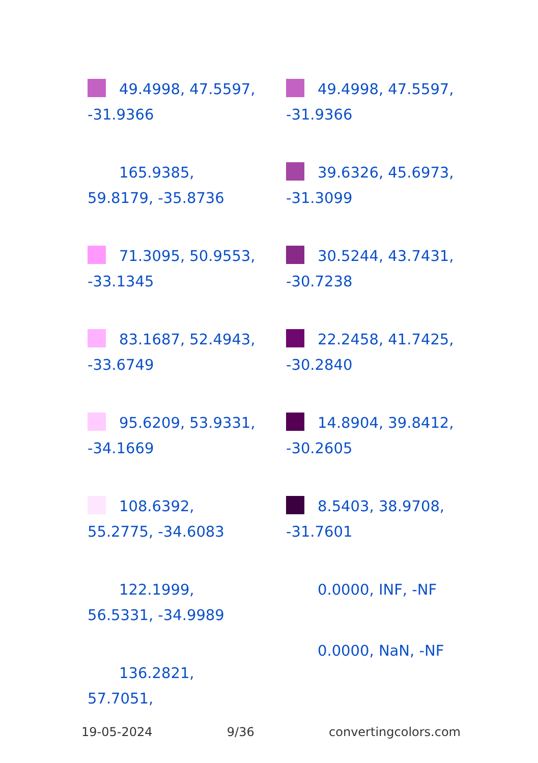49.4998, 47.5597, -31.9366
165.9385, 59.8179, -35.8736
71.3095, 50.9553, -33.1345
83.1687, 52.4943, -33.6749
95.6209, 53.9331, -34.1669
108.6392, 55.2775, -34.6083
122.1999, 56.5331, -34.9989
136.2821, 57.7051,
49.4998, 47.5597, -31.9366
39.6326, 45.6973, -31.3099
30.5244, 43.7431, -30.7238
22.2458, 41.7425, -30.2840
14.8904, 39.8412, -30.2605
8.5403, 38.9708, -31.7601
0.0000, INF, -NF
0.0000, NaN, -NF
19-05-2024 9/36 convertingcolors.com